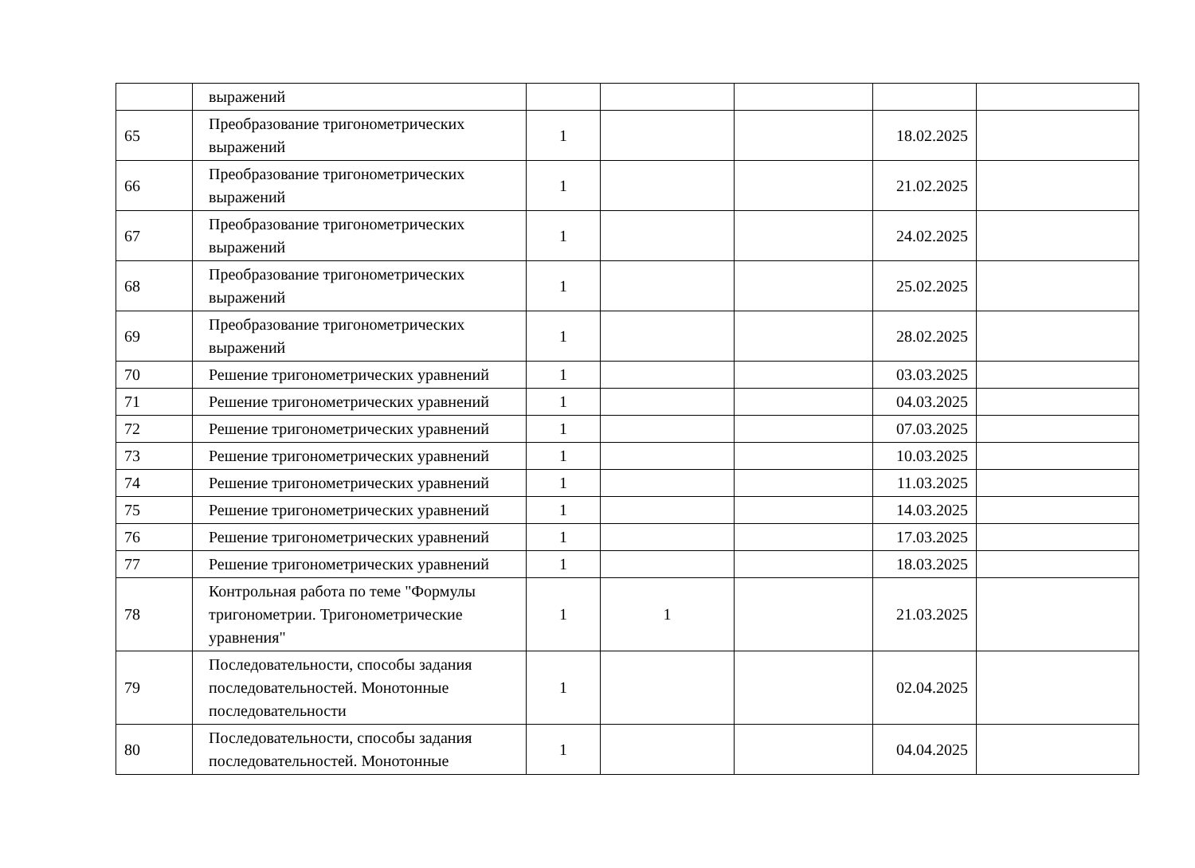| | выражений | | | | | |
| 65 | Преобразование тригонометрических выражений | 1 | | | 18.02.2025 | |
| 66 | Преобразование тригонометрических выражений | 1 | | | 21.02.2025 | |
| 67 | Преобразование тригонометрических выражений | 1 | | | 24.02.2025 | |
| 68 | Преобразование тригонометрических выражений | 1 | | | 25.02.2025 | |
| 69 | Преобразование тригонометрических выражений | 1 | | | 28.02.2025 | |
| 70 | Решение тригонометрических уравнений | 1 | | | 03.03.2025 | |
| 71 | Решение тригонометрических уравнений | 1 | | | 04.03.2025 | |
| 72 | Решение тригонометрических уравнений | 1 | | | 07.03.2025 | |
| 73 | Решение тригонометрических уравнений | 1 | | | 10.03.2025 | |
| 74 | Решение тригонометрических уравнений | 1 | | | 11.03.2025 | |
| 75 | Решение тригонометрических уравнений | 1 | | | 14.03.2025 | |
| 76 | Решение тригонометрических уравнений | 1 | | | 17.03.2025 | |
| 77 | Решение тригонометрических уравнений | 1 | | | 18.03.2025 | |
| 78 | Контрольная работа по теме "Формулы тригонометрии. Тригонометрические уравнения" | 1 | 1 | | 21.03.2025 | |
| 79 | Последовательности, способы задания последовательностей. Монотонные последовательности | 1 | | | 02.04.2025 | |
| 80 | Последовательности, способы задания последовательностей. Монотонные | 1 | | | 04.04.2025 | |